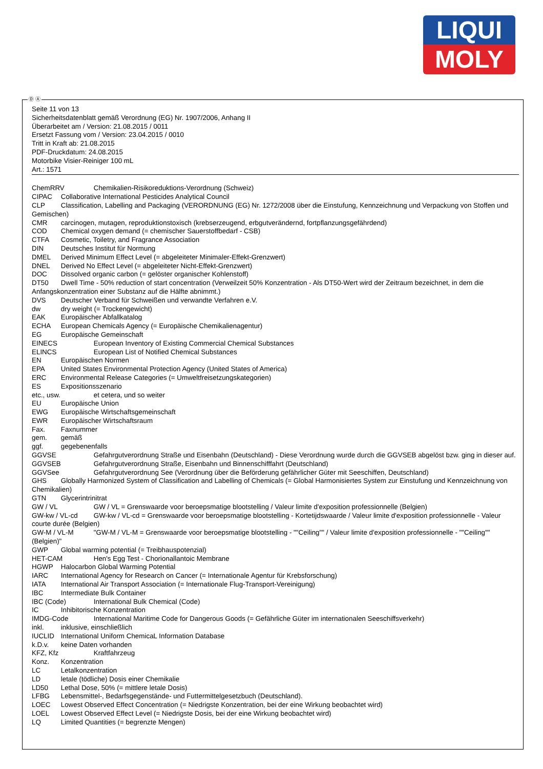LIQUI
MOLY
Ⓓ Ⓐ
Seite 11 von 13
Sicherheitsdatenblatt gemäß Verordnung (EG) Nr. 1907/2006, Anhang II
Überarbeitet am / Version: 21.08.2015 / 0011
Ersetzt Fassung vom / Version: 23.04.2015 / 0010
Tritt in Kraft ab: 21.08.2015
PDF-Druckdatum: 24.08.2015
Motorbike Visier-Reiniger 100 mL
Art.: 1571
ChemRRV Chemikalien-Risikoreduktions-Verordnung (Schweiz)
CIPAC Collaborative International Pesticides Analytical Council
CLP Classification, Labelling and Packaging (VERORDNUNG (EG) Nr. 1272/2008 über die Einstufung, Kennzeichnung und Verpackung von Stoffen und Gemischen)
CMR carcinogen, mutagen, reproduktionstoxisch (krebserzeugend, erbgutverändernd, fortpflanzungsgefährdend)
COD Chemical oxygen demand (= chemischer Sauerstoffbedarf - CSB)
CTFA Cosmetic, Toiletry, and Fragrance Association
DIN Deutsches Institut für Normung
DMEL Derived Minimum Effect Level (= abgeleiteter Minimaler-Effekt-Grenzwert)
DNEL Derived No Effect Level (= abgeleiteter Nicht-Effekt-Grenzwert)
DOC Dissolved organic carbon (= gelöster organischer Kohlenstoff)
DT50 Dwell Time - 50% reduction of start concentration (Verweilzeit 50% Konzentration - Als DT50-Wert wird der Zeitraum bezeichnet, in dem die Anfangskonzentration einer Substanz auf die Hälfte abnimmt.)
DVS Deutscher Verband für Schweißen und verwandte Verfahren e.V.
dw dry weight (= Trockengewicht)
EAK Europäischer Abfallkatalog
ECHA European Chemicals Agency (= Europäische Chemikalienagentur)
EG Europäische Gemeinschaft
EINECS European Inventory of Existing Commercial Chemical Substances
ELINCS European List of Notified Chemical Substances
EN Europäischen Normen
EPA United States Environmental Protection Agency (United States of America)
ERC Environmental Release Categories (= Umweltfreisetzungskategorien)
ES Expositionsszenario
etc., usw. et cetera, und so weiter
EU Europäische Union
EWG Europäische Wirtschaftsgemeinschaft
EWR Europäischer Wirtschaftsraum
Fax. Faxnummer
gem. gemäß
ggf. gegebenenfalls
GGVSE Gefahrgutverordnung Straße und Eisenbahn (Deutschland) - Diese Verordnung wurde durch die GGVSEB abgelöst bzw. ging in dieser auf.
GGVSEB Gefahrgutverordnung Straße, Eisenbahn und Binnenschifffahrt (Deutschland)
GGVSee Gefahrgutverordnung See (Verordnung über die Beförderung gefährlicher Güter mit Seeschiffen, Deutschland)
GHS Globally Harmonized System of Classification and Labelling of Chemicals (= Global Harmonisiertes System zur Einstufung und Kennzeichnung von Chemikalien)
GTN Glycerintrinitrat
GW / VL GW / VL = Grenswaarde voor beroepsmatige blootstelling / Valeur limite d'exposition professionnelle (Belgien)
GW-kw / VL-cd GW-kw / VL-cd = Grenswaarde voor beroepsmatige blootstelling - Kortetijdswaarde / Valeur limite d'exposition professionnelle - Valeur courte durée (Belgien)
GW-M / VL-M "GW-M / VL-M = Grenswaarde voor beroepsmatige blootstelling - ""Ceiling"" / Valeur limite d'exposition professionnelle - ""Ceiling"" (Belgien)"
GWP Global warming potential (= Treibhauspotenzial)
HET-CAM Hen's Egg Test - Chorionallantoic Membrane
HGWP Halocarbon Global Warming Potential
IARC International Agency for Research on Cancer (= Internationale Agentur für Krebsforschung)
IATA International Air Transport Association (= Internationale Flug-Transport-Vereinigung)
IBC Intermediate Bulk Container
IBC (Code) International Bulk Chemical (Code)
IC Inhibitorische Konzentration
IMDG-Code International Maritime Code for Dangerous Goods (= Gefährliche Güter im internationalen Seeschiffsverkehr)
inkl. inklusive, einschließlich
IUCLID International Uniform ChemicaL Information Database
k.D.v. keine Daten vorhanden
KFZ, Kfz Kraftfahrzeug
Konz. Konzentration
LC Letalkonzentration
LD letale (tödliche) Dosis einer Chemikalie
LD50 Lethal Dose, 50% (= mittlere letale Dosis)
LFBG Lebensmittel-, Bedarfsgegenstände- und Futtermittelgesetzbuch (Deutschland).
LOEC Lowest Observed Effect Concentration (= Niedrigste Konzentration, bei der eine Wirkung beobachtet wird)
LOEL Lowest Observed Effect Level (= Niedrigste Dosis, bei der eine Wirkung beobachtet wird)
LQ Limited Quantities (= begrenzte Mengen)